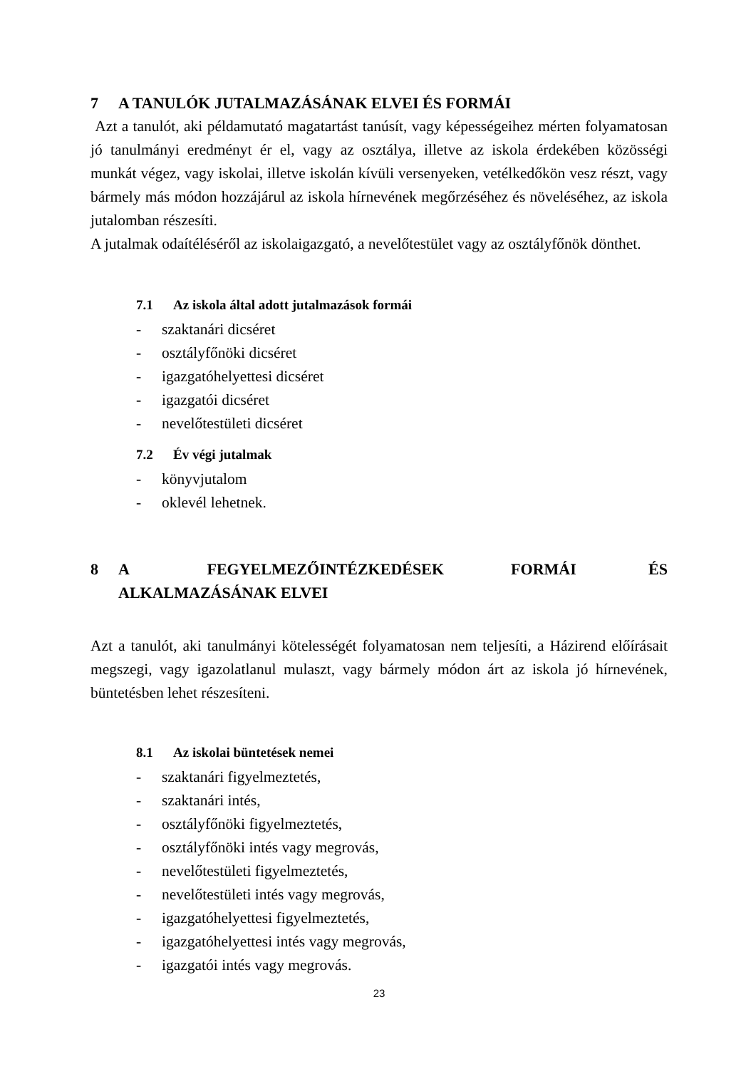7 A TANULÓK JUTALMAZÁSÁNAK ELVEI ÉS FORMÁI
Azt a tanulót, aki példamutató magatartást tanúsít, vagy képességeihez mérten folyamatosan jó tanulmányi eredményt ér el, vagy az osztálya, illetve az iskola érdekében közösségi munkát végez, vagy iskolai, illetve iskolán kívüli versenyeken, vetélkedőkön vesz részt, vagy bármely más módon hozzájárul az iskola hírnevének megőrzéséhez és növeléséhez, az iskola jutalomban részesíti.
A jutalmak odaítéléséről az iskolaigazgató, a nevelőtestület vagy az osztályfőnök dönthet.
7.1 Az iskola által adott jutalmazások formái
- szaktanári dicséret
- osztályfőnöki dicséret
- igazgatóhelyettesi dicséret
- igazgatói dicséret
- nevelőtestületi dicséret
7.2 Év végi jutalmak
- könyvjutalom
- oklevél lehetnek.
8 A FEGYELMEZŐINTÉZKEDÉSEK FORMÁI ÉS ALKALMAZÁSÁNAK ELVEI
Azt a tanulót, aki tanulmányi kötelességét folyamatosan nem teljesíti, a Házirend előírásait megszegi, vagy igazolatlanul mulaszt, vagy bármely módon árt az iskola jó hírnevének, büntetésben lehet részesíteni.
8.1 Az iskolai büntetések nemei
- szaktanári figyelmeztetés,
- szaktanári intés,
- osztályfőnöki figyelmeztetés,
- osztályfőnöki intés vagy megrovás,
- nevelőtestületi figyelmeztetés,
- nevelőtestületi intés vagy megrovás,
- igazgatóhelyettesi figyelmeztetés,
- igazgatóhelyettesi intés vagy megrovás,
- igazgatói intés vagy megrovás.
23